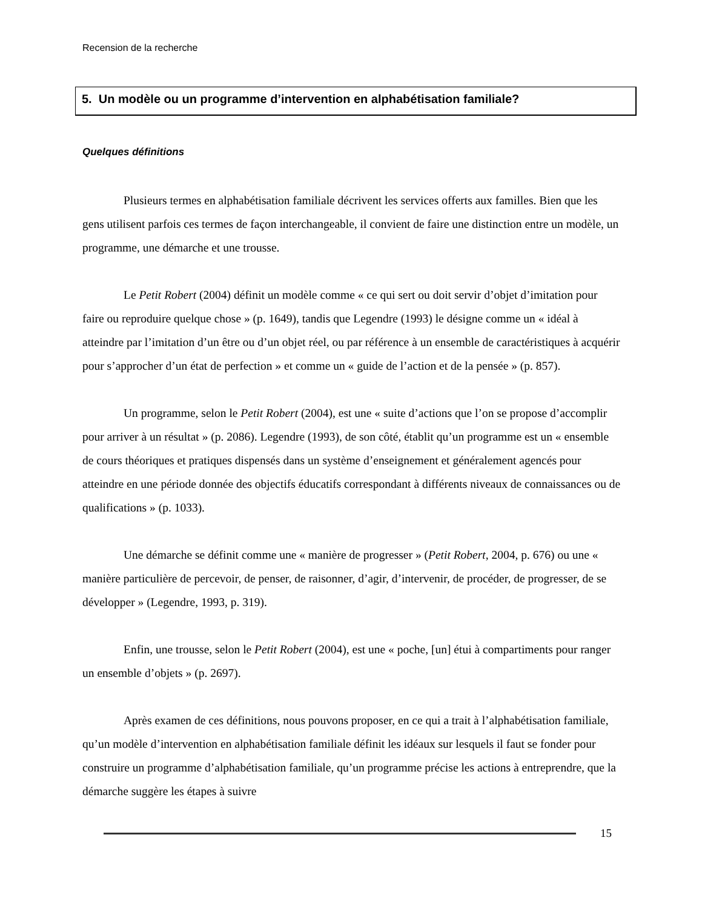Recension de la recherche
5. Un modèle ou un programme d’intervention en alphabétisation familiale?
Quelques définitions
Plusieurs termes en alphabétisation familiale décrivent les services offerts aux familles. Bien que les gens utilisent parfois ces termes de façon interchangeable, il convient de faire une distinction entre un modèle, un programme, une démarche et une trousse.
Le Petit Robert (2004) définit un modèle comme « ce qui sert ou doit servir d’objet d’imitation pour faire ou reproduire quelque chose » (p. 1649), tandis que Legendre (1993) le désigne comme un « idéal à atteindre par l’imitation d’un être ou d’un objet réel, ou par référence à un ensemble de caractéristiques à acquérir pour s’approcher d’un état de perfection » et comme un « guide de l’action et de la pensée » (p. 857).
Un programme, selon le Petit Robert (2004), est une « suite d’actions que l’on se propose d’accomplir pour arriver à un résultat » (p. 2086). Legendre (1993), de son côté, établit qu’un programme est un « ensemble de cours théoriques et pratiques dispensés dans un système d’enseignement et généralement agencés pour atteindre en une période donnée des objectifs éducatifs correspondant à différents niveaux de connaissances ou de qualifications » (p. 1033).
Une démarche se définit comme une « manière de progresser » (Petit Robert, 2004, p. 676) ou une « manière particulière de percevoir, de penser, de raisonner, d’agir, d’intervenir, de procéder, de progresser, de se développer » (Legendre, 1993, p. 319).
Enfin, une trousse, selon le Petit Robert (2004), est une « poche, [un] étui à compartiments pour ranger un ensemble d’objets » (p. 2697).
Après examen de ces définitions, nous pouvons proposer, en ce qui a trait à l’alphabétisation familiale, qu’un modèle d’intervention en alphabétisation familiale définit les idéaux sur lesquels il faut se fonder pour construire un programme d’alphabétisation familiale, qu’un programme précise les actions à entreprendre, que la démarche suggère les étapes à suivre
15